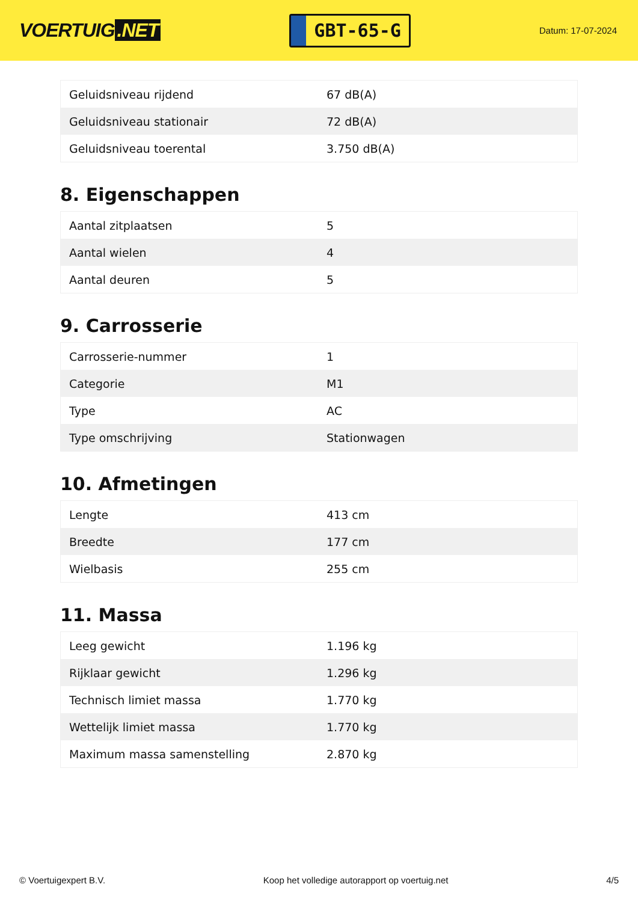VOERTUIG.NET
GBT-65-G
Datum: 17-07-2024
| Geluidsniveau rijdend | 67 dB(A) |
| Geluidsniveau stationair | 72 dB(A) |
| Geluidsniveau toerental | 3.750 dB(A) |
8. Eigenschappen
| Aantal zitplaatsen | 5 |
| Aantal wielen | 4 |
| Aantal deuren | 5 |
9. Carrosserie
| Carrosserie-nummer | 1 |
| Categorie | M1 |
| Type | AC |
| Type omschrijving | Stationwagen |
10. Afmetingen
| Lengte | 413 cm |
| Breedte | 177 cm |
| Wielbasis | 255 cm |
11. Massa
| Leeg gewicht | 1.196 kg |
| Rijklaar gewicht | 1.296 kg |
| Technisch limiet massa | 1.770 kg |
| Wettelijk limiet massa | 1.770 kg |
| Maximum massa samenstelling | 2.870 kg |
© Voertuigexpert B.V. Koop het volledige autorapport op voertuig.net 4/5